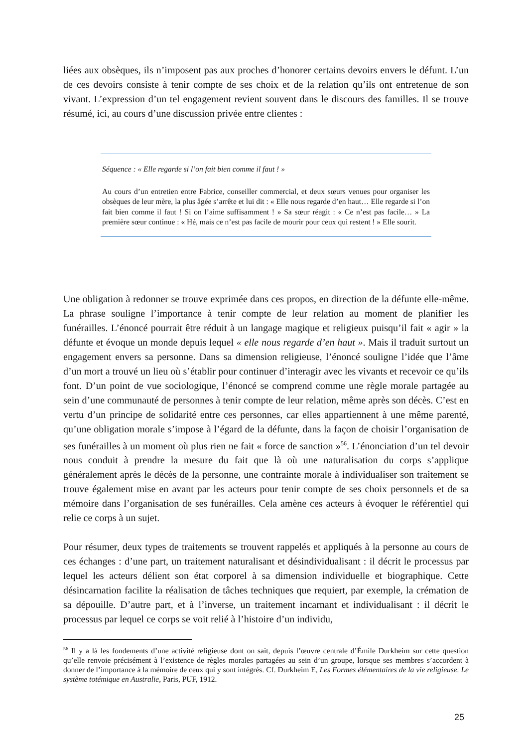liées aux obsèques, ils n’imposent pas aux proches d’honorer certains devoirs envers le défunt. L’un de ces devoirs consiste à tenir compte de ses choix et de la relation qu’ils ont entretenue de son vivant. L’expression d’un tel engagement revient souvent dans le discours des familles. Il se trouve résumé, ici, au cours d’une discussion privée entre clientes :
Séquence : « Elle regarde si l’on fait bien comme il faut ! »
Au cours d’un entretien entre Fabrice, conseiller commercial, et deux sœurs venues pour organiser les obsèques de leur mère, la plus âgée s’arrête et lui dit : « Elle nous regarde d’en haut… Elle regarde si l’on fait bien comme il faut ! Si on l’aime suffisamment ! » Sa sœur réagit : « Ce n’est pas facile… » La première sœur continue : « Hé, mais ce n’est pas facile de mourir pour ceux qui restent ! » Elle sourit.
Une obligation à redonner se trouve exprimée dans ces propos, en direction de la défunte elle-même. La phrase souligne l’importance à tenir compte de leur relation au moment de planifier les funérailles. L’énoncé pourrait être réduit à un langage magique et religieux puisqu’il fait « agir » la défunte et évoque un monde depuis lequel « elle nous regarde d’en haut ». Mais il traduit surtout un engagement envers sa personne. Dans sa dimension religieuse, l’énoncé souligne l’idée que l’âme d’un mort a trouvé un lieu où s’établir pour continuer d’interagir avec les vivants et recevoir ce qu’ils font. D’un point de vue sociologique, l’énoncé se comprend comme une règle morale partagée au sein d’une communauté de personnes à tenir compte de leur relation, même après son décès. C’est en vertu d’un principe de solidarité entre ces personnes, car elles appartiennent à une même parenté, qu’une obligation morale s’impose à l’égard de la défunte, dans la façon de choisir l’organisation de ses funérailles à un moment où plus rien ne fait « force de sanction »<sup>56</sup>. L’énonciation d’un tel devoir nous conduit à prendre la mesure du fait que là où une naturalisation du corps s’applique généralement après le décès de la personne, une contrainte morale à individualiser son traitement se trouve également mise en avant par les acteurs pour tenir compte de ses choix personnels et de sa mémoire dans l’organisation de ses funérailles. Cela amène ces acteurs à évoquer le référentiel qui relie ce corps à un sujet.
Pour résumer, deux types de traitements se trouvent rappelés et appliqués à la personne au cours de ces échanges : d’une part, un traitement naturalisant et désindividualisant : il décrit le processus par lequel les acteurs délient son état corporel à sa dimension individuelle et biographique. Cette désincarnation facilite la réalisation de tâches techniques que requiert, par exemple, la crémation de sa dépouille. D’autre part, et à l’inverse, un traitement incarnant et individualisant : il décrit le processus par lequel ce corps se voit relié à l’histoire d’un individu,
<sup>56</sup> Il y a là les fondements d’une activité religieuse dont on sait, depuis l’œuvre centrale d’Émile Durkheim sur cette question qu’elle renvoie précisément à l’existence de règles morales partagées au sein d’un groupe, lorsque ses membres s’accordent à donner de l’importance à la mémoire de ceux qui y sont intégrés. Cf. Durkheim E, Les Formes élémentaires de la vie religieuse. Le système totémique en Australie, Paris, PUF, 1912.
25